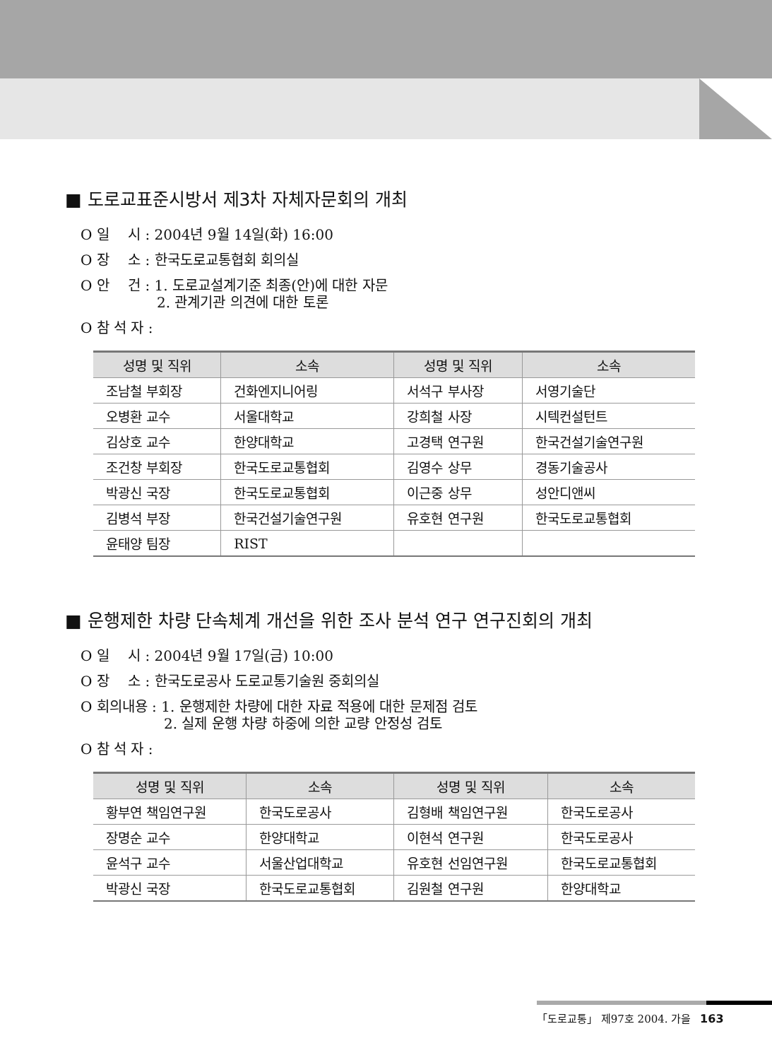■ 도로교표준시방서 제3차 자체자문회의 개최
O 일　 시 : 2004년 9월 14일(화) 16:00
O 장　 소 : 한국도로교통협회 회의실
O 안　 건 : 1. 도로교설계기준 최종(안)에 대한 자문
2. 관계기관 의견에 대한 토론
O 참 석 자 :
| 성명 및 직위 | 소속 | 성명 및 직위 | 소속 |
| --- | --- | --- | --- |
| 조남철 부회장 | 건화엔지니어링 | 서석구 부사장 | 서영기술단 |
| 오병환 교수 | 서울대학교 | 강희철 사장 | 시텍컨설턴트 |
| 김상호 교수 | 한양대학교 | 고경택 연구원 | 한국건설기술연구원 |
| 조건창 부회장 | 한국도로교통협회 | 김영수 상무 | 경동기술공사 |
| 박광신 국장 | 한국도로교통협회 | 이근중 상무 | 성안디앤씨 |
| 김병석 부장 | 한국건설기술연구원 | 유호현 연구원 | 한국도로교통협회 |
| 윤태양 팀장 | RIST | | |
■ 운행제한 차량 단속체계 개선을 위한 조사 분석 연구 연구진회의 개최
O 일　 시 : 2004년 9월 17일(금) 10:00
O 장　 소 : 한국도로공사 도로교통기술원 중회의실
O 회의내용 : 1. 운행제한 차량에 대한 자료 적용에 대한 문제점 검토
2. 실제 운행 차량 하중에 의한 교량 안정성 검토
O 참 석 자 :
| 성명 및 직위 | 소속 | 성명 및 직위 | 소속 |
| --- | --- | --- | --- |
| 황부연 책임연구원 | 한국도로공사 | 김형배 책임연구원 | 한국도로공사 |
| 장명순 교수 | 한양대학교 | 이현석 연구원 | 한국도로공사 |
| 윤석구 교수 | 서울산업대학교 | 유호현 선임연구원 | 한국도로교통협회 |
| 박광신 국장 | 한국도로교통협회 | 김원철 연구원 | 한양대학교 |
「도로교통」 제97호 2004. 가을 163